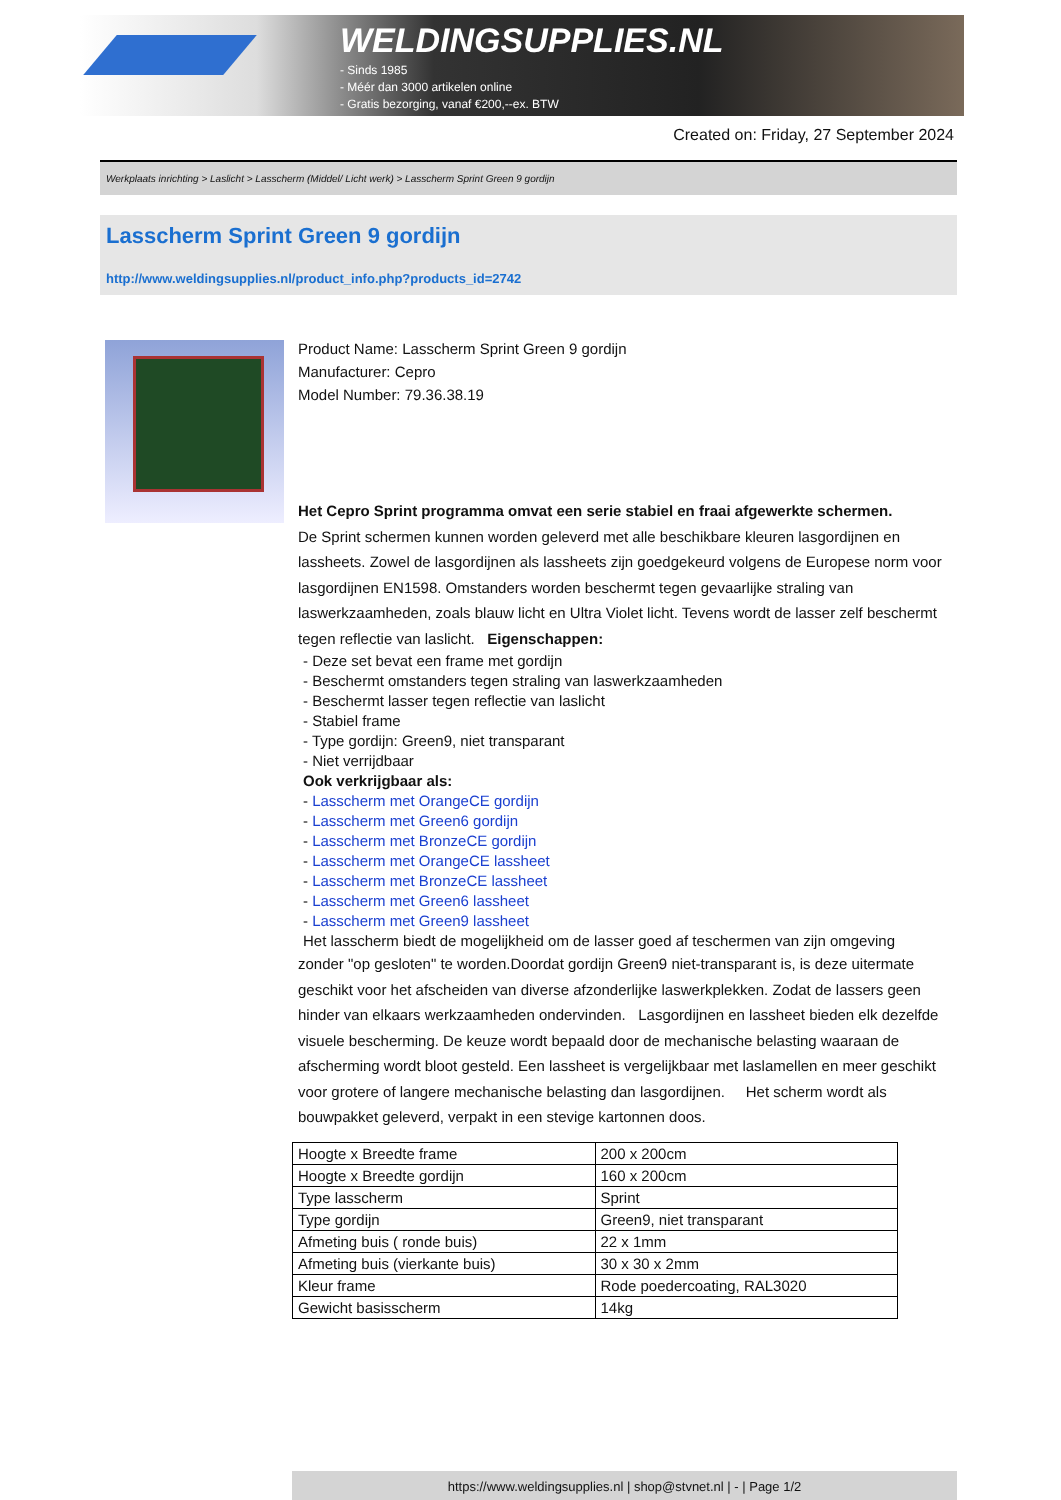WELDINGSUPPLIES.NL
- Sinds 1985
- Méér dan 3000 artikelen online
- Gratis bezorging, vanaf €200,--ex. BTW
Created on: Friday, 27 September 2024
Werkplaats inrichting > Laslicht > Lasscherm (Middel/ Licht werk) > Lasscherm Sprint Green 9 gordijn
Lasscherm Sprint Green 9 gordijn
http://www.weldingsupplies.nl/product_info.php?products_id=2742
Product Name: Lasscherm Sprint Green 9 gordijn
Manufacturer: Cepro
Model Number: 79.36.38.19
Het Cepro Sprint programma omvat een serie stabiel en fraai afgewerkte schermen.
De Sprint schermen kunnen worden geleverd met alle beschikbare kleuren lasgordijnen en lassheets. Zowel de lasgordijnen als lassheets zijn goedgekeurd volgens de Europese norm voor lasgordijnen EN1598. Omstanders worden beschermt tegen gevaarlijke straling van laswerkzaamheden, zoals blauw licht en Ultra Violet licht. Tevens wordt de lasser zelf beschermt tegen reflectie van laslicht. Eigenschappen:
- Deze set bevat een frame met gordijn
- Beschermt omstanders tegen straling van laswerkzaamheden
- Beschermt lasser tegen reflectie van laslicht
- Stabiel frame
- Type gordijn: Green9, niet transparant
- Niet verrijdbaar
Ook verkrijgbaar als:
- Lasscherm met OrangeCE gordijn
- Lasscherm met Green6 gordijn
- Lasscherm met BronzeCE gordijn
- Lasscherm met OrangeCE lassheet
- Lasscherm met BronzeCE lassheet
- Lasscherm met Green6 lassheet
- Lasscherm met Green9 lassheet
Het lasscherm biedt de mogelijkheid om de lasser goed af teschermen van zijn omgeving
zonder "op gesloten" te worden.Doordat gordijn Green9 niet-transparant is, is deze uitermate geschikt voor het afscheiden van diverse afzonderlijke laswerkplekken. Zodat de lassers geen hinder van elkaars werkzaamheden ondervinden. Lasgordijnen en lassheet bieden elk dezelfde visuele bescherming. De keuze wordt bepaald door de mechanische belasting waaraan de afscherming wordt bloot gesteld. Een lassheet is vergelijkbaar met laslamellen en meer geschikt voor grotere of langere mechanische belasting dan lasgordijnen. Het scherm wordt als bouwpakket geleverd, verpakt in een stevige kartonnen doos.
| Hoogte x Breedte frame | 200 x 200cm |
| Hoogte x Breedte gordijn | 160 x 200cm |
| Type lasscherm | Sprint |
| Type gordijn | Green9, niet transparant |
| Afmeting buis ( ronde buis) | 22 x 1mm |
| Afmeting buis (vierkante buis) | 30 x 30 x 2mm |
| Kleur frame | Rode poedercoating, RAL3020 |
| Gewicht basisscherm | 14kg |
https://www.weldingsupplies.nl | shop@stvnet.nl | - | Page 1/2